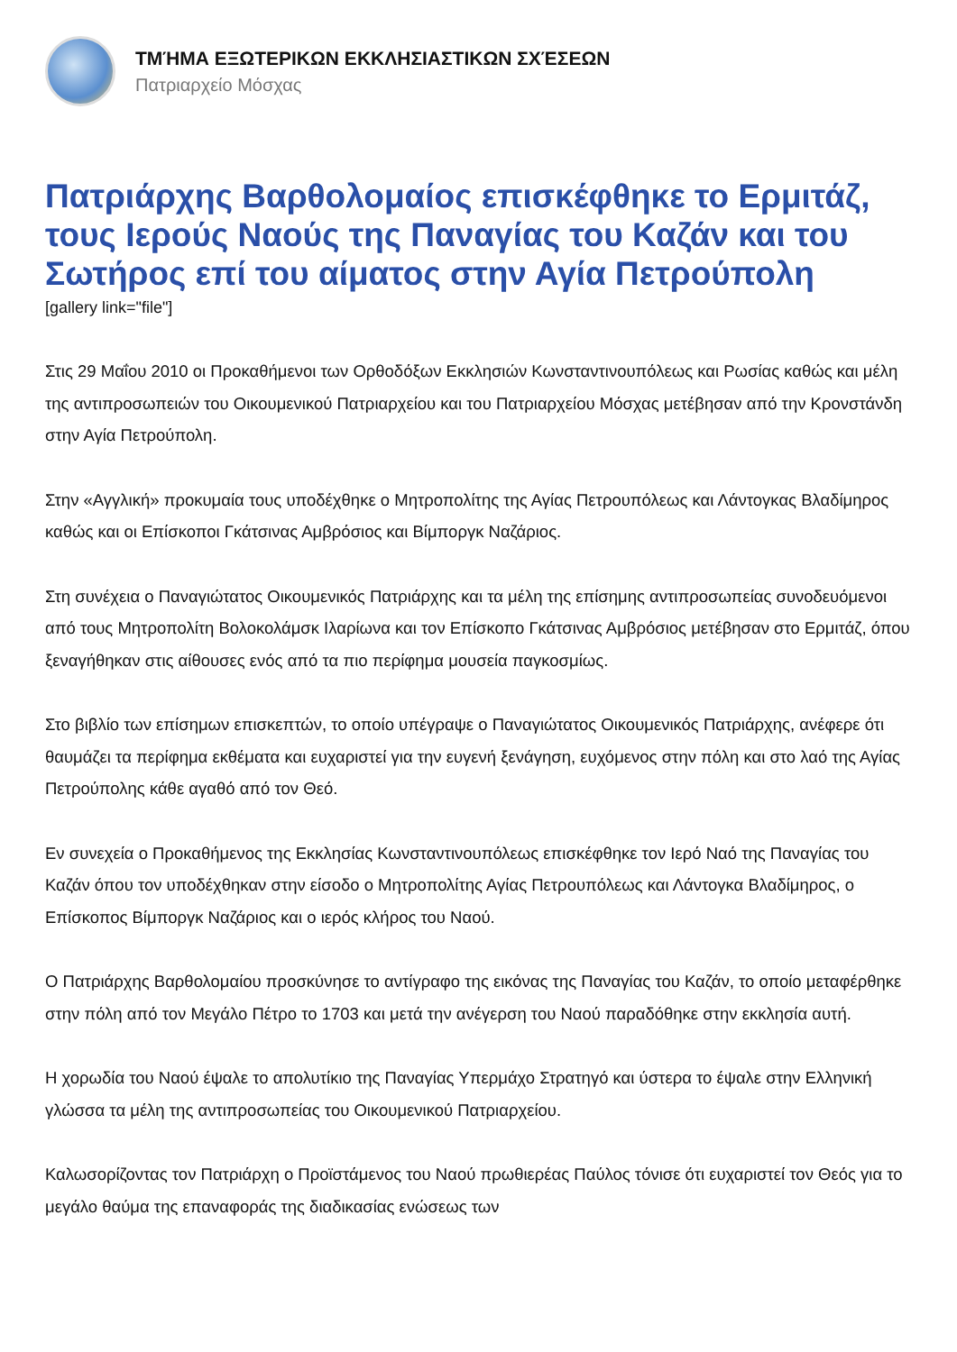ΤΜΉΜΑ ΕΞΩΤΕΡΙΚΩΝ ΕΚΚΛΗΣΙΑΣΤΙΚΩΝ ΣΧΈΣΕΩΝ
Πατριαρχείο Μόσχας
Πατριάρχης Βαρθολομαίος επισκέφθηκε το Ερμιτάζ, τους Ιερούς Ναούς της Παναγίας του Καζάν και του Σωτήρος επί του αίματος στην Αγία Πετρούπολη
[gallery link="file"]
Στις 29 Μαΐου 2010 οι Προκαθήμενοι των Ορθοδόξων Εκκλησιών Κωνσταντινουπόλεως και Ρωσίας καθώς και μέλη της αντιπροσωπειών του Οικουμενικού Πατριαρχείου και του Πατριαρχείου Μόσχας μετέβησαν από την Κρονστάνδη στην Αγία Πετρούπολη.
Στην «Αγγλική» προκυμαία τους υποδέχθηκε ο Μητροπολίτης της Αγίας Πετρουπόλεως και Λάντογκας Βλαδίμηρος καθώς και οι Επίσκοποι Γκάτσινας Αμβρόσιος και Βίμποργκ Ναζάριος.
Στη συνέχεια ο Παναγιώτατος Οικουμενικός Πατριάρχης και τα μέλη της επίσημης αντιπροσωπείας συνοδευόμενοι από τους Μητροπολίτη Βολοκολάμσκ Ιλαρίωνα και τον Επίσκοπο Γκάτσινας Αμβρόσιος μετέβησαν στο Ερμιτάζ, όπου ξεναγήθηκαν στις αίθουσες ενός από τα πιο περίφημα μουσεία παγκοσμίως.
Στο βιβλίο των επίσημων επισκεπτών, το οποίο υπέγραψε ο Παναγιώτατος Οικουμενικός Πατριάρχης, ανέφερε ότι θαυμάζει τα περίφημα εκθέματα και ευχαριστεί για την ευγενή ξενάγηση, ευχόμενος στην πόλη και στο λαό της Αγίας Πετρούπολης κάθε αγαθό από τον Θεό.
Εν συνεχεία ο Προκαθήμενος της Εκκλησίας Κωνσταντινουπόλεως επισκέφθηκε τον Ιερό Ναό της Παναγίας του Καζάν όπου τον υποδέχθηκαν στην είσοδο ο Μητροπολίτης Αγίας Πετρουπόλεως και Λάντογκα Βλαδίμηρος, ο Επίσκοπος Βίμποργκ Ναζάριος και ο ιερός κλήρος του Ναού.
Ο Πατριάρχης Βαρθολομαίου προσκύνησε το αντίγραφο της εικόνας της Παναγίας του Καζάν, το οποίο μεταφέρθηκε στην πόλη από τον Μεγάλο Πέτρο το 1703 και μετά την ανέγερση του Ναού παραδόθηκε στην εκκλησία αυτή.
Η χορωδία του Ναού έψαλε το απολυτίκιο της Παναγίας Υπερμάχο Στρατηγό και ύστερα το έψαλε στην Ελληνική γλώσσα τα μέλη της αντιπροσωπείας του Οικουμενικού Πατριαρχείου.
Καλωσορίζοντας τον Πατριάρχη ο Προϊστάμενος του Ναού πρωθιερέας Παύλος τόνισε ότι ευχαριστεί τον Θεός για το μεγάλο θαύμα της επαναφοράς της διαδικασίας ενώσεως των